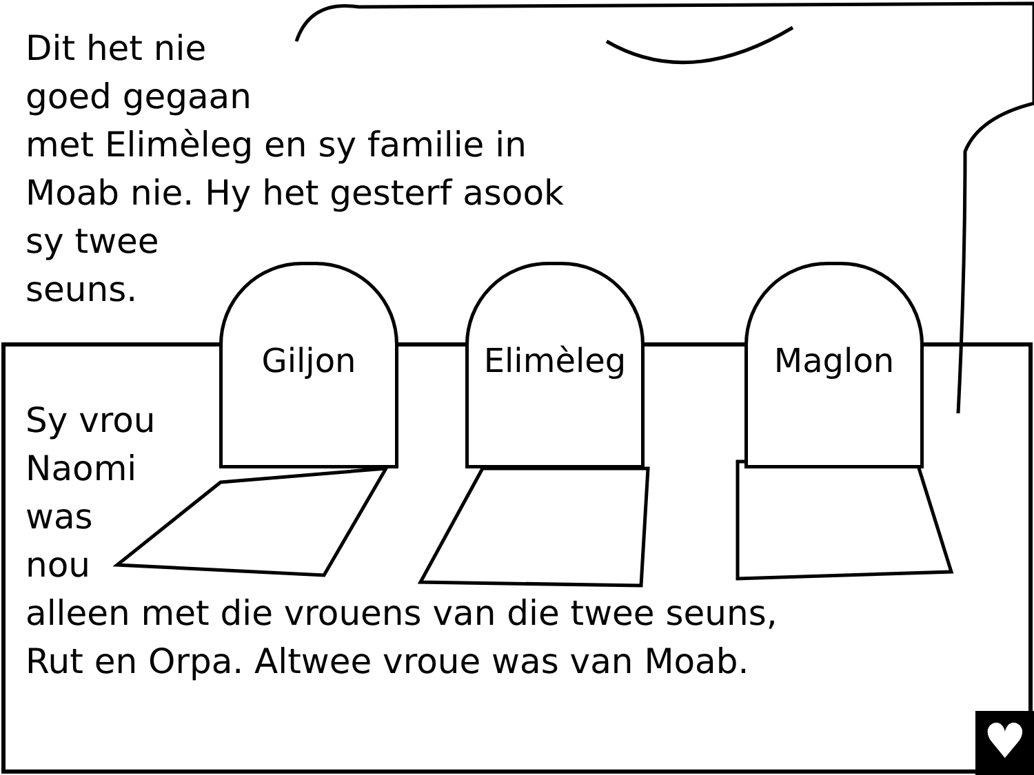♥
Giljon Elimèleg Maglon
Dit het nie
goed gegaan
met Elimèleg en sy familie in
Moab nie. Hy het gesterf asook
sy twee
seuns.
Sy vrou
Naomi
was
nou
alleen met die vrouens van die twee seuns,
Rut en Orpa. Altwee vroue was van Moab.